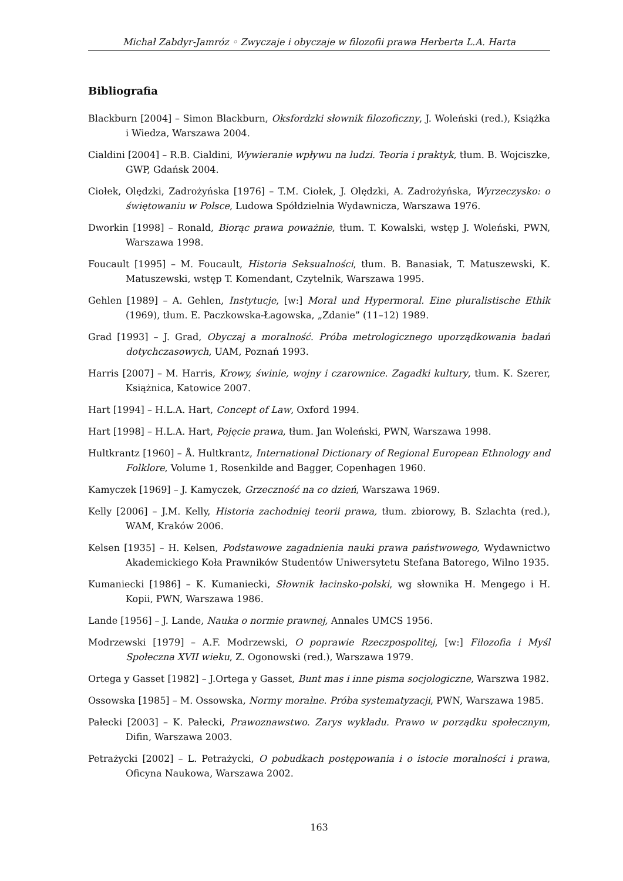Michał Zabdyr-Jamróz ◦ Zwyczaje i obyczaje w filozofii prawa Herberta L.A. Harta
Bibliografia
Blackburn [2004] – Simon Blackburn, Oksfordzki słownik filozoficzny, J. Woleński (red.), Książka i Wiedza, Warszawa 2004.
Cialdini [2004] – R.B. Cialdini, Wywieranie wpływu na ludzi. Teoria i praktyk, tłum. B. Wojciszke, GWP, Gdańsk 2004.
Ciołek, Olędzki, Zadrożyńska [1976] – T.M. Ciołek, J. Olędzki, A. Zadrożyńska, Wyrzeczysko: o świętowaniu w Polsce, Ludowa Spółdzielnia Wydawnicza, Warszawa 1976.
Dworkin [1998] – Ronald, Biorąc prawa poważnie, tłum. T. Kowalski, wstęp J. Woleński, PWN, Warszawa 1998.
Foucault [1995] – M. Foucault, Historia Seksualności, tłum. B. Banasiak, T. Matuszewski, K. Matuszewski, wstęp T. Komendant, Czytelnik, Warszawa 1995.
Gehlen [1989] – A. Gehlen, Instytucje, [w:] Moral und Hypermoral. Eine pluralistische Ethik (1969), tłum. E. Paczkowska-Łagowska, „Zdanie” (11–12) 1989.
Grad [1993] – J. Grad, Obyczaj a moralność. Próba metrologicznego uporządkowania badań dotychczasowych, UAM, Poznań 1993.
Harris [2007] – M. Harris, Krowy, świnie, wojny i czarownice. Zagadki kultury, tłum. K. Szerer, Książnica, Katowice 2007.
Hart [1994] – H.L.A. Hart, Concept of Law, Oxford 1994.
Hart [1998] – H.L.A. Hart, Pojęcie prawa, tłum. Jan Woleński, PWN, Warszawa 1998.
Hultkrantz [1960] – Å. Hultkrantz, International Dictionary of Regional European Ethnology and Folklore, Volume 1, Rosenkilde and Bagger, Copenhagen 1960.
Kamyczek [1969] – J. Kamyczek, Grzeczność na co dzień, Warszawa 1969.
Kelly [2006] – J.M. Kelly, Historia zachodniej teorii prawa, tłum. zbiorowy, B. Szlachta (red.), WAM, Kraków 2006.
Kelsen [1935] – H. Kelsen, Podstawowe zagadnienia nauki prawa państwowego, Wydawnictwo Akademickiego Koła Prawników Studentów Uniwersytetu Stefana Batorego, Wilno 1935.
Kumaniecki [1986] – K. Kumaniecki, Słownik łacinsko-polski, wg słownika H. Mengego i H. Kopii, PWN, Warszawa 1986.
Lande [1956] – J. Lande, Nauka o normie prawnej, Annales UMCS 1956.
Modrzewski [1979] – A.F. Modrzewski, O poprawie Rzeczpospolitej, [w:] Filozofia i Myśl Społeczna XVII wieku, Z. Ogonowski (red.), Warszawa 1979.
Ortega y Gasset [1982] – J.Ortega y Gasset, Bunt mas i inne pisma socjologiczne, Warszwa 1982.
Ossowska [1985] – M. Ossowska, Normy moralne. Próba systematyzacji, PWN, Warszawa 1985.
Pałecki [2003] – K. Pałecki, Prawoznawstwo. Zarys wykładu. Prawo w porządku społecznym, Difin, Warszawa 2003.
Petrażycki [2002] – L. Petrażycki, O pobudkach postępowania i o istocie moralności i prawa, Oficyna Naukowa, Warszawa 2002.
163